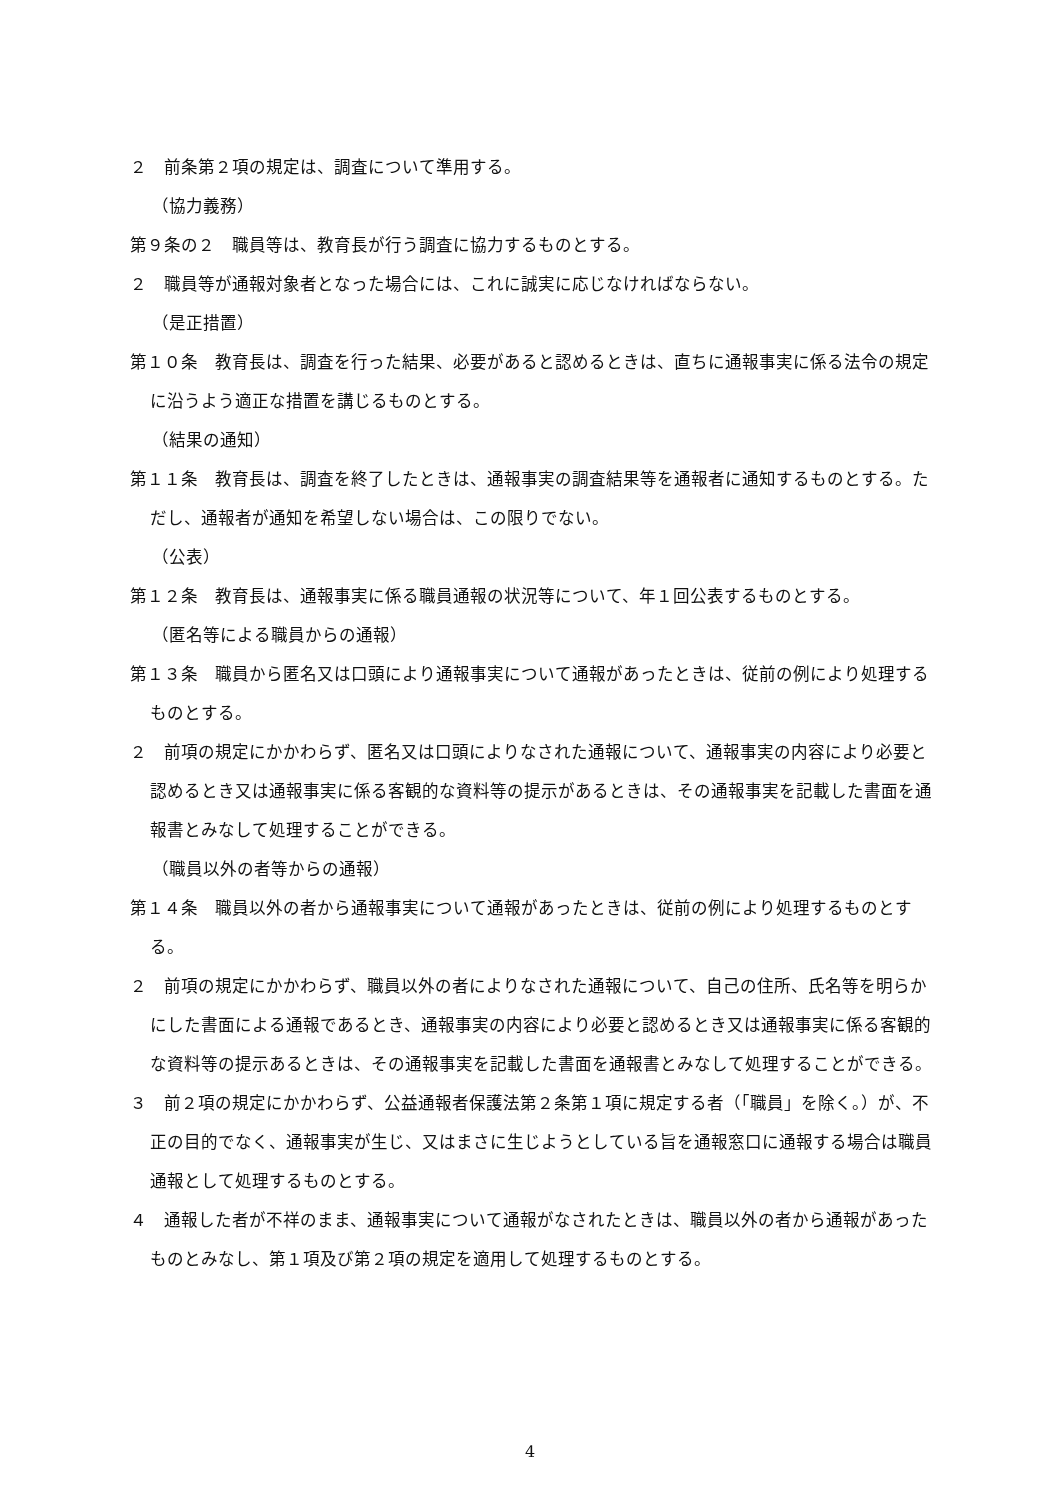２　前条第２項の規定は、調査について準用する。
（協力義務）
第９条の２　職員等は、教育長が行う調査に協力するものとする。
２　職員等が通報対象者となった場合には、これに誠実に応じなければならない。
（是正措置）
第１０条　教育長は、調査を行った結果、必要があると認めるときは、直ちに通報事実に係る法令の規定に沿うよう適正な措置を講じるものとする。
（結果の通知）
第１１条　教育長は、調査を終了したときは、通報事実の調査結果等を通報者に通知するものとする。ただし、通報者が通知を希望しない場合は、この限りでない。
（公表）
第１２条　教育長は、通報事実に係る職員通報の状況等について、年１回公表するものとする。
（匿名等による職員からの通報）
第１３条　職員から匿名又は口頭により通報事実について通報があったときは、従前の例により処理するものとする。
２　前項の規定にかかわらず、匿名又は口頭によりなされた通報について、通報事実の内容により必要と認めるとき又は通報事実に係る客観的な資料等の提示があるときは、その通報事実を記載した書面を通報書とみなして処理することができる。
（職員以外の者等からの通報）
第１４条　職員以外の者から通報事実について通報があったときは、従前の例により処理するものとする。
２　前項の規定にかかわらず、職員以外の者によりなされた通報について、自己の住所、氏名等を明らかにした書面による通報であるとき、通報事実の内容により必要と認めるとき又は通報事実に係る客観的な資料等の提示あるときは、その通報事実を記載した書面を通報書とみなして処理することができる。
３　前２項の規定にかかわらず、公益通報者保護法第２条第１項に規定する者（「職員」を除く。）が、不正の目的でなく、通報事実が生じ、又はまさに生じようとしている旨を通報窓口に通報する場合は職員通報として処理するものとする。
４　通報した者が不祥のまま、通報事実について通報がなされたときは、職員以外の者から通報があったものとみなし、第１項及び第２項の規定を適用して処理するものとする。
4